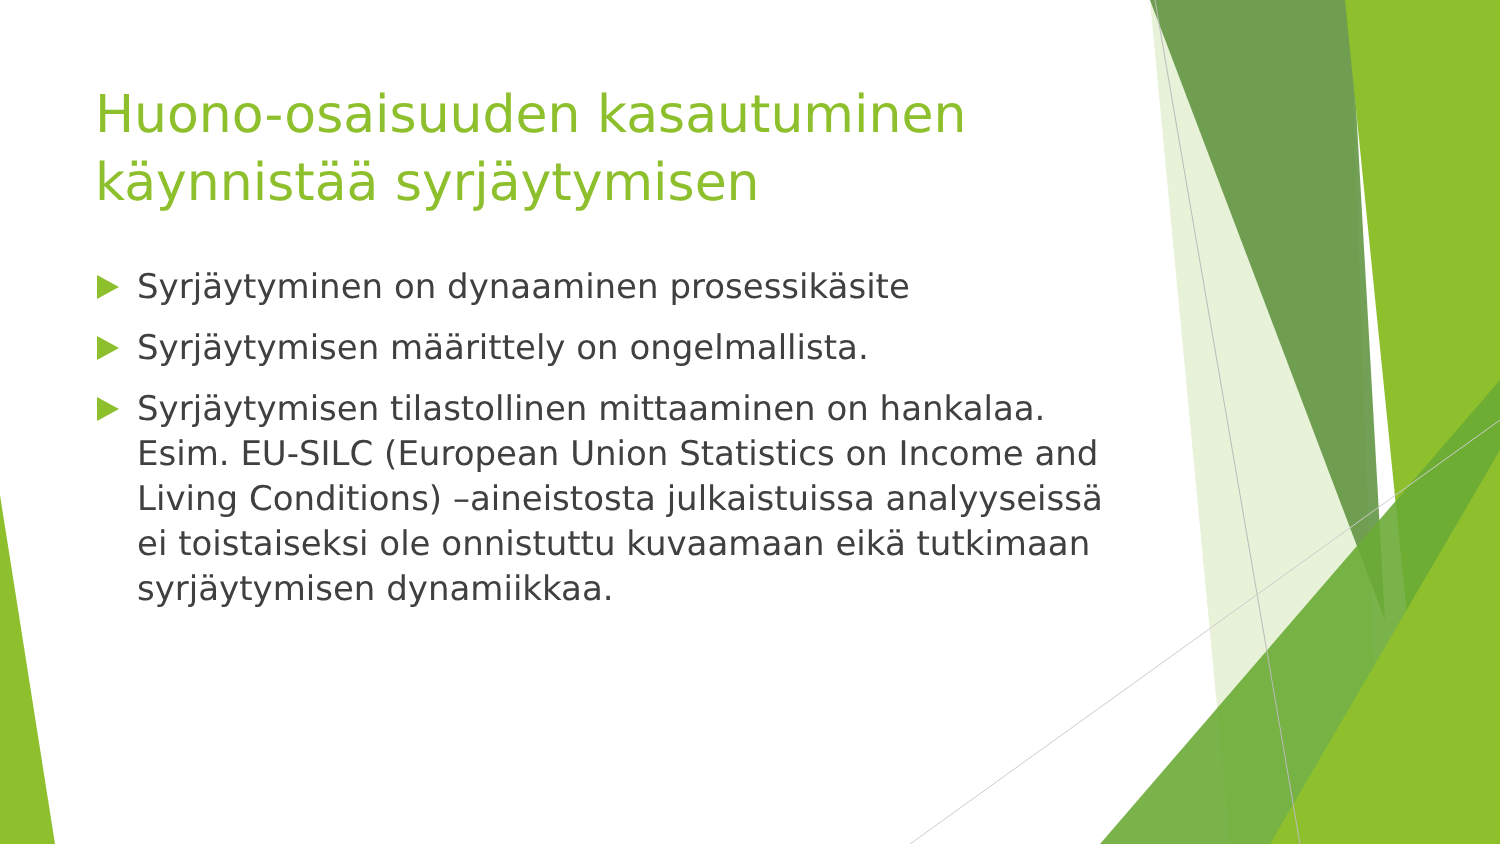Huono-osaisuuden kasautuminen käynnistää syrjäytymisen
Syrjäytyminen on dynaaminen prosessikäsite
Syrjäytymisen määrittely on ongelmallista.
Syrjäytymisen tilastollinen mittaaminen on hankalaa. Esim. EU-SILC (European Union Statistics on Income and Living Conditions) –aineistosta julkaistuissa analyyseissä ei toistaiseksi ole onnistuttu kuvaamaan eikä tutkimaan syrjäytymisen dynamiikkaa.